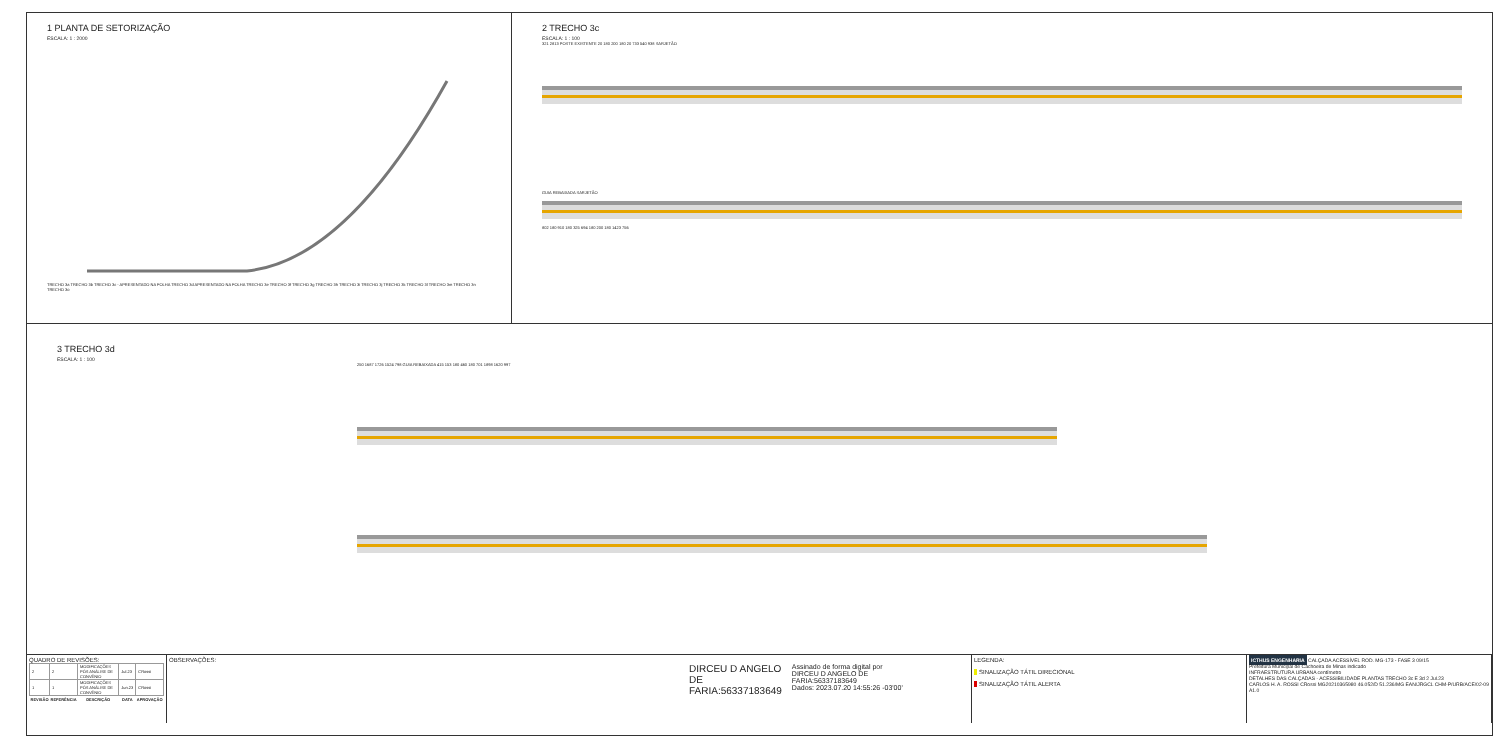1 PLANTA DE SETORIZAÇÃO
ESCALA: 1 : 2000
TRECHO 3a TRECHO 3b TRECHO 3c - APRESENTADO NA FOLHA TRECHO 3d APRESENTADO NA FOLHA TRECHO 3e TRECHO 3f TRECHO 3g TRECHO 3h TRECHO 3i TRECHO 3j TRECHO 3k TRECHO 3l TRECHO 3m TRECHO 3n TRECHO 3o
2 TRECHO 3c
ESCALA: 1 : 100
321 2813 POSTE EXISTENTE 20 180 200 180 20 733 540 938 SARJETÃO
GUIA REBAIXADA SARJETÃO
802 180 910 180 325 694 180 200 180 1423 756
3 TRECHO 3d
ESCALA: 1 : 100
250 1687 1726 1524 798 GUIA REBAIXADA 415 153 180 460 180 701 1898 1620 997
QUADRO DE REVISÕES:
| 2 | 2 | MODIFICAÇÕES PÓS ANÁLISE DE CONVÊNIO | Jul.23 | CRossi |
| 1 | 1 | MODIFICAÇÕES PÓS ANÁLISE DE CONVÊNIO | Jun.23 | CRossi |
| REVISÃO | REFERÊNCIA | DESCRIÇÃO | DATA | APROVAÇÃO |
OBSERVAÇÕES:
DIRCEU D ANGELO
DE
FARIA:56337183649
Assinado de forma digital por
DIRCEU D ANGELO DE
FARIA:56337183649
Dados: 2023.07.20 14:55:26 -03'00'
LEGENDA:
SINALIZAÇÃO TÁTIL DIRECIONAL
SINALIZAÇÃO TÁTIL ALERTA
ICTHUS ENGENHARIA CALÇADA ACESSÍVEL ROD. MG-173 - FASE 3 09/15
Prefeitura Municipal de Cachoeira de Minas indicado
INFRAESTRUTURA URBANA centímetro
DETALHES DAS CALÇADAS - ACESSIBILIDADE PLANTAS TRECHO 3c E 3d 2 Jul.23
CARLOS H. A. ROSSI CRossi MG20210365980 46.052/D 51.236/MG EAN/JRGCL CHM-P/URB/ACE/02-09 A1.0